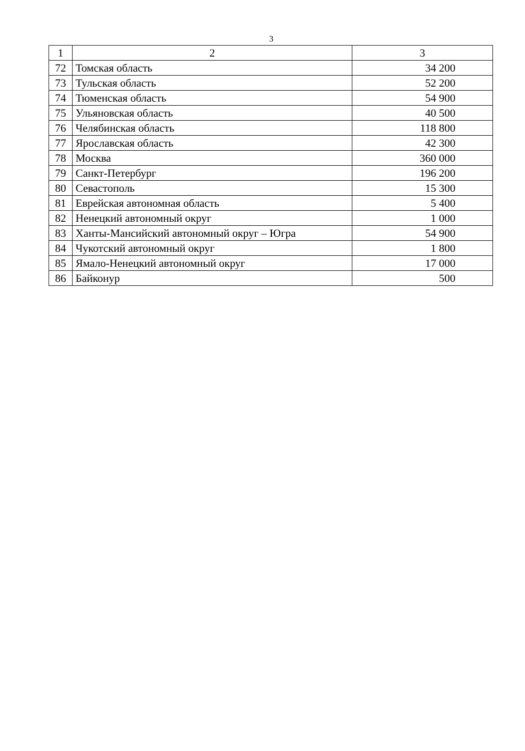3
| 1 | 2 | 3 |
| --- | --- | --- |
| 72 | Томская область | 34 200 |
| 73 | Тульская область | 52 200 |
| 74 | Тюменская область | 54 900 |
| 75 | Ульяновская область | 40 500 |
| 76 | Челябинская область | 118 800 |
| 77 | Ярославская область | 42 300 |
| 78 | Москва | 360 000 |
| 79 | Санкт-Петербург | 196 200 |
| 80 | Севастополь | 15 300 |
| 81 | Еврейская автономная область | 5 400 |
| 82 | Ненецкий автономный округ | 1 000 |
| 83 | Ханты-Мансийский автономный округ – Югра | 54 900 |
| 84 | Чукотский автономный округ | 1 800 |
| 85 | Ямало-Ненецкий автономный округ | 17 000 |
| 86 | Байконур | 500 |